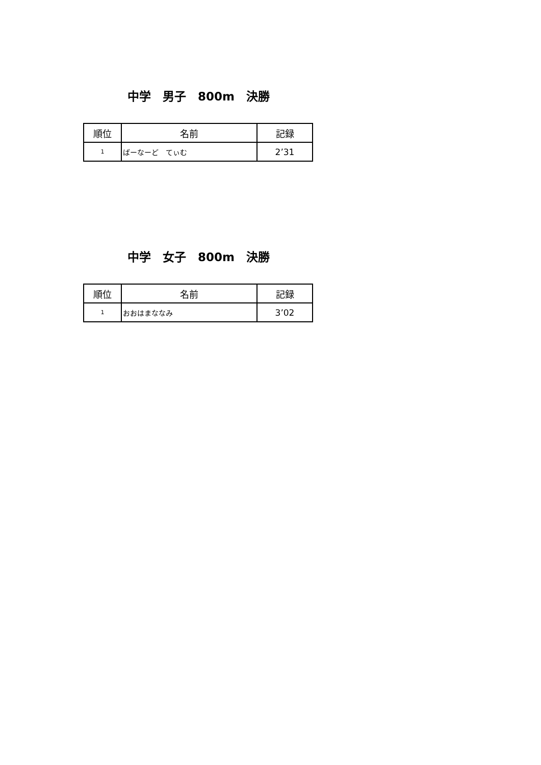中学　男子　800m　決勝
| 順位 | 名前 | 記録 |
| --- | --- | --- |
| 1 | ばーなーど てぃむ | 2’31 |
中学　女子　800m　決勝
| 順位 | 名前 | 記録 |
| --- | --- | --- |
| 1 | おおはまななみ | 3’02 |